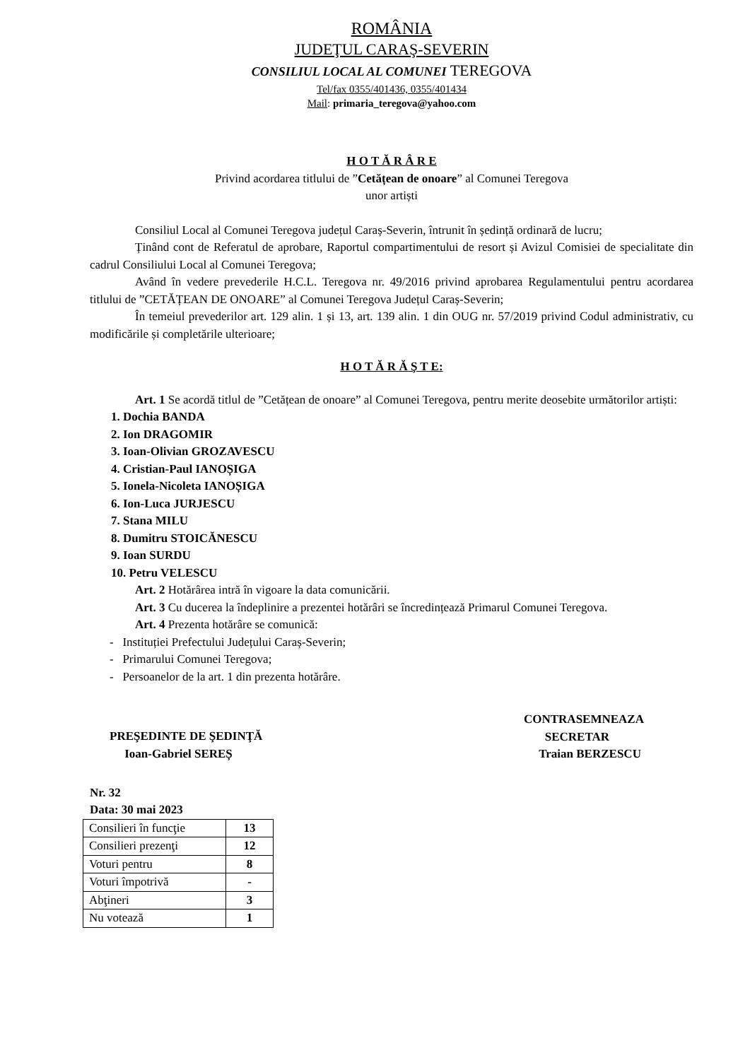ROMÂNIA
JUDEŢUL CARAŞ-SEVERIN
CONSILIUL LOCAL AL COMUNEI TEREGOVA
Tel/fax 0355/401436, 0355/401434
Mail: primaria_teregova@yahoo.com
H O T Ă R Â R E
Privind acordarea titlului de ”Cetățean de onoare” al Comunei Teregova
unor artiști
Consiliul Local al Comunei Teregova județul Caraș-Severin, întrunit în ședință ordinară de lucru;
Ținând cont de Referatul de aprobare, Raportul compartimentului de resort și Avizul Comisiei de specialitate din cadrul Consiliului Local al Comunei Teregova;
Având în vedere prevederile H.C.L. Teregova nr. 49/2016 privind aprobarea Regulamentului pentru acordarea titlului de ”CETĂȚEAN DE ONOARE” al Comunei Teregova Județul Caraș-Severin;
În temeiul prevederilor art. 129 alin. 1 și 13, art. 139 alin. 1 din OUG nr. 57/2019 privind Codul administrativ, cu modificările și completările ulterioare;
H O T Ă R Ă Ş T E:
Art. 1 Se acordă titlul de ”Cetățean de onoare” al Comunei Teregova, pentru merite deosebite următorilor artiști:
1. Dochia BANDA
2. Ion DRAGOMIR
3. Ioan-Olivian GROZAVESCU
4. Cristian-Paul IANOȘIGA
5. Ionela-Nicoleta IANOȘIGA
6. Ion-Luca JURJESCU
7. Stana MILU
8. Dumitru STOICĂNESCU
9. Ioan SURDU
10. Petru VELESCU
Art. 2 Hotărârea intră în vigoare la data comunicării.
Art. 3 Cu ducerea la îndeplinire a prezentei hotărâri se încredințează Primarul Comunei Teregova.
Art. 4 Prezenta hotărâre se comunică:
- Instituției Prefectului Județului Caraș-Severin;
- Primarului Comunei Teregova;
- Persoanelor de la art. 1 din prezenta hotărâre.
PREŞEDINTE DE ŞEDINŢĂ
Ioan-Gabriel SEREȘ
CONTRASEMNEAZA
SECRETAR
Traian BERZESCU
Nr. 32
Data: 30 mai 2023
| Consilieri în funcţie | 13 |
| Consilieri prezenţi | 12 |
| Voturi pentru | 8 |
| Voturi împotrivă | - |
| Abţineri | 3 |
| Nu votează | 1 |